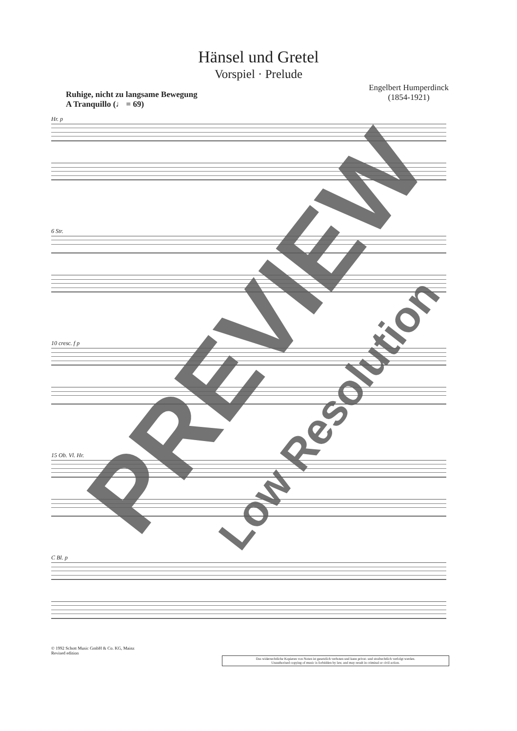Hänsel und Gretel
Vorspiel · Prelude
Ruhige, nicht zu langsame Bewegung
A Tranquillo (♩ = 69)
Engelbert Humperdinck
(1854-1921)
Hr. p
6 Str.
10 cresc. f p
15 Ob. Vl. Hr.
C Bl. p
© 1992 Schott Music GmbH & Co. KG, Mainz
Revised edition
Das widerrechtliche Kopieren von Noten ist gesetzlich verboten und kann privat- und strafrechtlich verfolgt werden.
Unauthorised copying of music is forbidden by law, and may result in criminal or civil action.
PREVIEW
Low Resolution